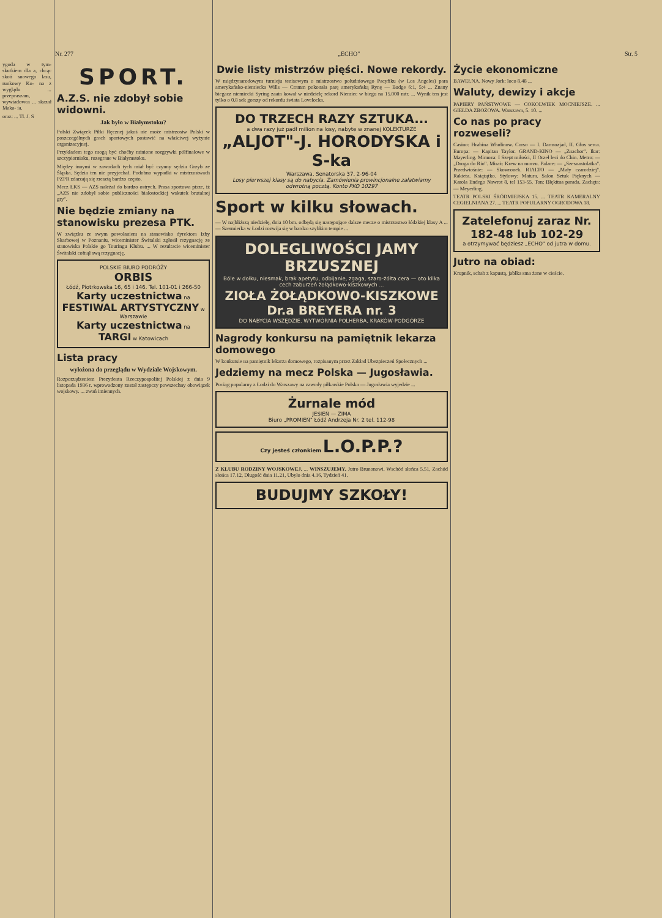Nr. 277 „ECHO" Str. 5
ygoda w tym- skutkiem dla a, chcąc skoń snowego lasu, runkowy Ko- na z wyglądu ... przepraszam, wywiadowca ... skazał Maka- ia.
oraz: ... Tl. J. S
SPORT.
A.Z.S. nie zdobył sobie widowni.
Jak było w Białymstoku?
Polski Związek Piłki Ręcznej jakoś nie może mistrzostw Polski w poszczególnych grach sportowych postawić na właściwej wyżynie organizacyjnej.
Przykładem tego mogą być choćby minione rozgrywki półfinałowe w szczypiorniaku, rozegrane w Białymstoku.
Między innymi w zawodach tych miał być czynny sędzia Grzyb ze Śląska. Sędzia ten nie przyjechał. Podobno wypadki w mistrzostwach PZPR zdarzają się zresztą bardzo często.
Mecz ŁKS — AZS należał do bardzo ostrych. Prasa sportowa pisze, iż „AZS nie zdobył sobie publiczności białostockiej wskutek brutalnej gry".
Nie będzie zmiany na stanowisku prezesa PTK.
W związku ze swym powołaniem na stanowisko dyrektora Izby Skarbowej w Poznaniu, wiceminister Świtalski zgłosił rezygnację ze stanowiska Polskie go Touringu Klubu. ... W rezultacie wiceminister Świtalski cofnął swą rezygnację.
POLSKIE BIURO PODRÓŻY
ORBIS
Łódź, Piotrkowska 16, 65 i 146. Tel. 101-01 i 266-50
Karty uczestnictwa na FESTIWAL ARTYSTYCZNY w Warszawie
Karty uczestnictwa na TARGI w Katowicach
Lista pracy
wyłożona do przeglądu w Wydziale Wojskowym.
Rozporządzeniem Prezydenta Rzeczypospolitej Polskiej z dnia 9 listopada 1936 r. wprowadzony został zastępczy powszechny obowiązek wojskowy. ... zwań imiennych.
Dwie listy mistrzów pięści. Nowe rekordy.
W międzynarodowym turnieju tenisowym o mistrzostwo południowego Pacyfiku (w Los Angeles) para amerykańsko-niemiecka Wills — Cramm pokonała parę amerykańską Rynę — Budge 6:1, 5:4 ... Znany biegacz niemiecki Syring zaata kował w niedzielę rekord Niemiec w biegu na 15.000 mtr. ... Wynik ten jest tylko o 0.8 sek gorszy od rekordu świata Lovelocka.
DO TRZECH RAZY SZTUKA...
a dwa razy już padł milion na losy, nabyte w znanej KOLEKTURZE
„ALJOT"-J. HORODYSKA i S-ka
Warszawa, Senatorska 37, 2-96-04
Losy pierwszej klasy są do nabycia. Zamówienia prowincjonalne załatwiamy odwrotną pocztą. Konto PKO 10297
Sport w kilku słowach.
— W najbliższą niedzielę, dnia 10 bm. odbędą się następujące dalsze mecze o mistrzostwo łódzkiej klasy A ... — Szermierka w Łodzi rozwija się w bardzo szybkim tempie ...
DOLEGLIWOŚCI JAMY BRZUSZNEJ
Bóle w dołku, niesmak, brak apetytu, odbijanie, zgaga, szaro-żółta cera — oto kilka cech zaburzeń żołądkowo-kiszkowych ...
ZIOŁA ŻOŁĄDKOWO-KISZKOWE Dr.a BREYERA nr. 3
DO NABYCIA WSZĘDZIE. WYTWÓRNIA POLHERBA, KRAKÓW-PODGÓRZE
Nagrody konkursu na pamiętnik lekarza domowego
W konkursie na pamiętnik lekarza domowego, rozpisanym przez Zakład Ubezpieczeń Społecznych ...
Jedziemy na mecz Polska — Jugosławia.
Pociąg popularny z Łodzi do Warszawy na zawody piłkarskie Polska — Jugosławia wyjedzie ...
Żurnale mód
JESIEŃ — ZIMA
Biuro „PROMIEŃ" Łódź Andrzeja Nr. 2 tel. 112-98
Czy jesteś członkiem L.O.P.P.?
Z KLUBU RODZINY WOJSKOWEJ. ... WINSZUJEMY. Jutro Brunonowi. Wschód słońca 5.51, Zachód słońca 17.12, Długość dnia 11.21, Ubyło dnia 4.16, Tydzień 41.
BUDUJMY SZKOŁY!
Życie ekonomiczne
BAWEŁNA. Nowy Jork: loco 8.48 ...
Waluty, dewizy i akcje
PAPIERY PAŃSTWOWE — COKOLWIEK MOCNIEJSZE. ... GIEŁDA ZBOŻOWA. Warszawa, 5. 10. ...
Co nas po pracy rozweseli?
Casino: Hrabina Władinow. Corso — I. Darmozjad, II. Głos serca. Europa: — Kapitan Taylor. GRAND-KINO — „Znachor". Ikar: Mayerling. Mimoza: I Szept miłości, II Orzeł leci do Chin. Metro: — „Droga do Rio". Miraż: Krew na morzu. Palace: — „Szesnastolatka". Przedwiośnie: — Skowronek. RIALTO — „Mały czarodziej". Rakieta. Książątko. Stylowy: Matura. Salon Sztuk Pięknych — Karola Endego Nawrot 8, tel 153-55. Ton: Błękitna parada. Zachęta: — Meyerling.
TEATR POLSKI ŚRÓDMIEJSKA 15. ... TEATR KAMERALNY CEGIELNIANA 27. ... TEATR POPULARNY OGRODOWA 18.
Zatelefonuj zaraz Nr. 182-48 lub 102-29
a otrzymywać będziesz „ECHO" od jutra w domu.
Jutro na obiad:
Krupnik, schab z kapustą, jabłka sma żone w cieście.